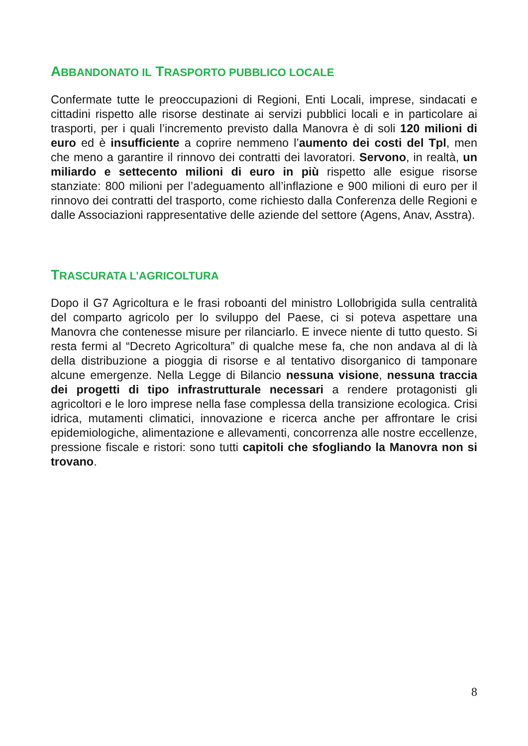ABBANDONATO IL TRASPORTO PUBBLICO LOCALE
Confermate tutte le preoccupazioni di Regioni, Enti Locali, imprese, sindacati e cittadini rispetto alle risorse destinate ai servizi pubblici locali e in particolare ai trasporti, per i quali l’incremento previsto dalla Manovra è di soli 120 milioni di euro ed è insufficiente a coprire nemmeno l’aumento dei costi del Tpl, men che meno a garantire il rinnovo dei contratti dei lavoratori. Servono, in realtà, un miliardo e settecento milioni di euro in più rispetto alle esigue risorse stanziate: 800 milioni per l’adeguamento all’inflazione e 900 milioni di euro per il rinnovo dei contratti del trasporto, come richiesto dalla Conferenza delle Regioni e dalle Associazioni rappresentative delle aziende del settore (Agens, Anav, Asstra).
TRASCURATA L’AGRICOLTURA
Dopo il G7 Agricoltura e le frasi roboanti del ministro Lollobrigida sulla centralità del comparto agricolo per lo sviluppo del Paese, ci si poteva aspettare una Manovra che contenesse misure per rilanciarlo. E invece niente di tutto questo. Si resta fermi al “Decreto Agricoltura” di qualche mese fa, che non andava al di là della distribuzione a pioggia di risorse e al tentativo disorganico di tamponare alcune emergenze. Nella Legge di Bilancio nessuna visione, nessuna traccia dei progetti di tipo infrastrutturale necessari a rendere protagonisti gli agricoltori e le loro imprese nella fase complessa della transizione ecologica. Crisi idrica, mutamenti climatici, innovazione e ricerca anche per affrontare le crisi epidemiologiche, alimentazione e allevamenti, concorrenza alle nostre eccellenze, pressione fiscale e ristori: sono tutti capitoli che sfogliando la Manovra non si trovano.
8